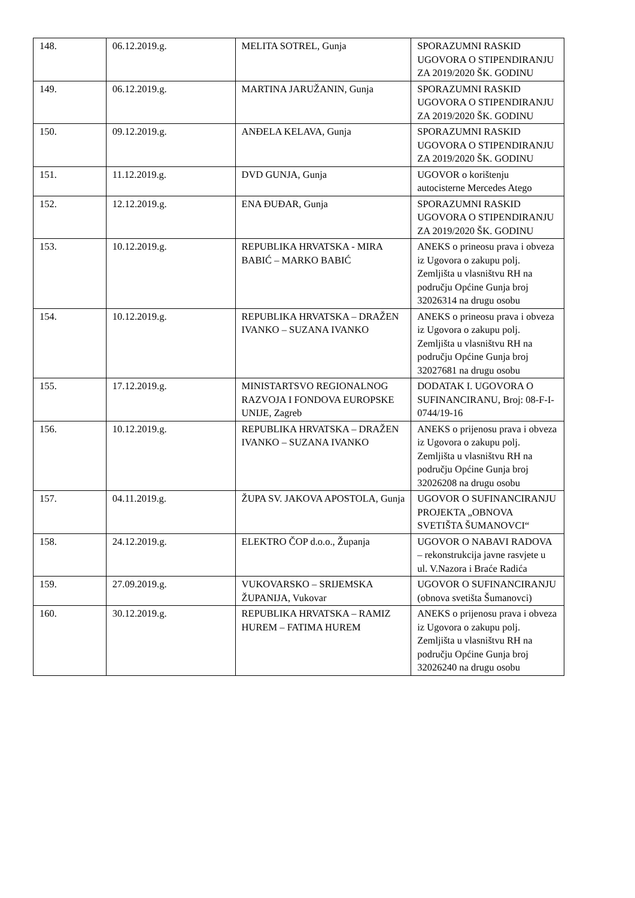| 148. | 06.12.2019.g. | MELITA SOTREL, Gunja | SPORAZUMNI RASKID UGOVORA O STIPENDIRANJU ZA 2019/2020 ŠK. GODINU |
| 149. | 06.12.2019.g. | MARTINA JARUŽANIN, Gunja | SPORAZUMNI RASKID UGOVORA O STIPENDIRANJU ZA 2019/2020 ŠK. GODINU |
| 150. | 09.12.2019.g. | ANĐELA KELAVA, Gunja | SPORAZUMNI RASKID UGOVORA O STIPENDIRANJU ZA 2019/2020 ŠK. GODINU |
| 151. | 11.12.2019.g. | DVD GUNJA, Gunja | UGOVOR o korištenju autocisterne Mercedes Atego |
| 152. | 12.12.2019.g. | ENA ĐUĐAR, Gunja | SPORAZUMNI RASKID UGOVORA O STIPENDIRANJU ZA 2019/2020 ŠK. GODINU |
| 153. | 10.12.2019.g. | REPUBLIKA HRVATSKA - MIRA BABIĆ – MARKO BABIĆ | ANEKS o prineosu prava i obveza iz Ugovora o zakupu polj. Zemljišta u vlasništvu RH na području Općine Gunja broj 32026314 na drugu osobu |
| 154. | 10.12.2019.g. | REPUBLIKA HRVATSKA – DRAŽEN IVANKO – SUZANA IVANKO | ANEKS o prineosu prava i obveza iz Ugovora o zakupu polj. Zemljišta u vlasništvu RH na području Općine Gunja broj 32027681 na drugu osobu |
| 155. | 17.12.2019.g. | MINISTARTSVO REGIONALNOG RAZVOJA I FONDOVA EUROPSKE UNIJE, Zagreb | DODATAK I. UGOVORA O SUFINANCIRANU, Broj: 08-F-I-0744/19-16 |
| 156. | 10.12.2019.g. | REPUBLIKA HRVATSKA – DRAŽEN IVANKO – SUZANA IVANKO | ANEKS o prijenosu prava i obveza iz Ugovora o zakupu polj. Zemljišta u vlasništvu RH na području Općine Gunja broj 32026208 na drugu osobu |
| 157. | 04.11.2019.g. | ŽUPA SV. JAKOVA APOSTOLA, Gunja | UGOVOR O SUFINANCIRANJU PROJEKTA „OBNOVA SVETIŠTA ŠUMANOVCI“ |
| 158. | 24.12.2019.g. | ELEKTRO ČOP d.o.o., Županja | UGOVOR O NABAVI RADOVA – rekonstrukcija javne rasvjete u ul. V.Nazora i Braće Radića |
| 159. | 27.09.2019.g. | VUKOVARSKO – SRIJEMSKA ŽUPANIJA, Vukovar | UGOVOR O SUFINANCIRANJU (obnova svetišta Šumanovci) |
| 160. | 30.12.2019.g. | REPUBLIKA HRVATSKA – RAMIZ HUREM – FATIMA HUREM | ANEKS o prijenosu prava i obveza iz Ugovora o zakupu polj. Zemljišta u vlasništvu RH na području Općine Gunja broj 32026240 na drugu osobu |